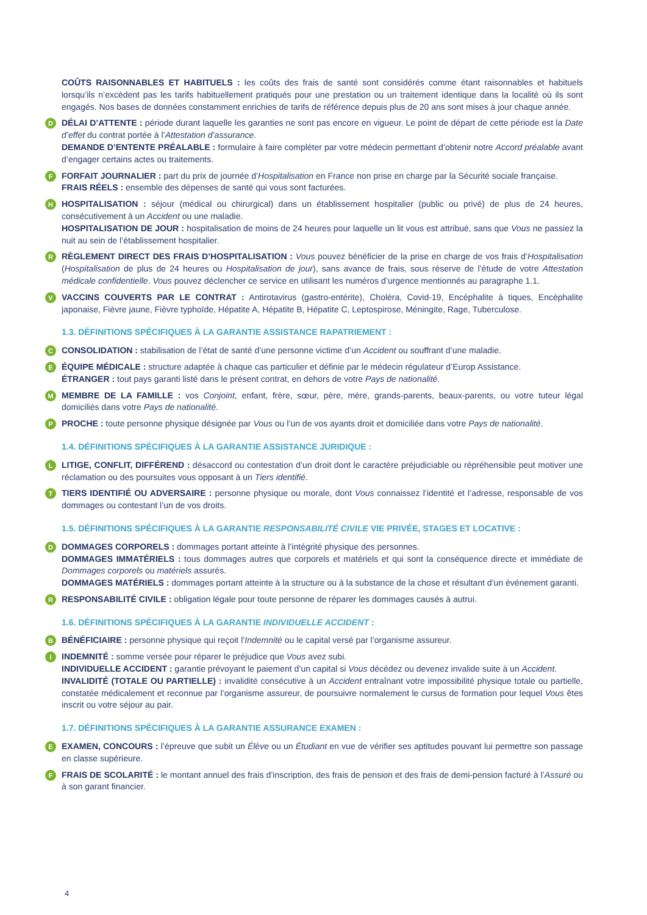COÛTS RAISONNABLES ET HABITUELS : les coûts des frais de santé sont considérés comme étant raisonnables et habituels lorsqu’ils n’excèdent pas les tarifs habituellement pratiqués pour une prestation ou un traitement identique dans la localité où ils sont engagés. Nos bases de données constamment enrichies de tarifs de référence depuis plus de 20 ans sont mises à jour chaque année.
D
DÉLAI D’ATTENTE : période durant laquelle les garanties ne sont pas encore en vigueur. Le point de départ de cette période est la Date d’effet du contrat portée à l’Attestation d’assurance.
DEMANDE D’ENTENTE PRÉALABLE : formulaire à faire compléter par votre médecin permettant d’obtenir notre Accord préalable avant d’engager certains actes ou traitements.
F
FORFAIT JOURNALIER : part du prix de journée d’Hospitalisation en France non prise en charge par la Sécurité sociale française.
FRAIS RÉELS : ensemble des dépenses de santé qui vous sont facturées.
H
HOSPITALISATION : séjour (médical ou chirurgical) dans un établissement hospitalier (public ou privé) de plus de 24 heures, consécutivement à un Accident ou une maladie.
HOSPITALISATION DE JOUR : hospitalisation de moins de 24 heures pour laquelle un lit vous est attribué, sans que Vous ne passiez la nuit au sein de l’établissement hospitalier.
R
RÈGLEMENT DIRECT DES FRAIS D’HOSPITALISATION : Vous pouvez bénéficier de la prise en charge de vos frais d’Hospitalisation (Hospitalisation de plus de 24 heures ou Hospitalisation de jour), sans avance de frais, sous réserve de l’étude de votre Attestation médicale confidentielle. Vous pouvez déclencher ce service en utilisant les numéros d’urgence mentionnés au paragraphe 1.1.
V
VACCINS COUVERTS PAR LE CONTRAT : Antirotavirus (gastro-entérite), Choléra, Covid-19, Encéphalite à tiques, Encéphalite japonaise, Fièvre jaune, Fièvre typhoïde, Hépatite A, Hépatite B, Hépatite C, Leptospirose, Méningite, Rage, Tuberculose.
1.3. DÉFINITIONS SPÉCIFIQUES À LA GARANTIE ASSISTANCE RAPATRIEMENT :
C
CONSOLIDATION : stabilisation de l’état de santé d’une personne victime d’un Accident ou souffrant d’une maladie.
E
ÉQUIPE MÉDICALE : structure adaptée à chaque cas particulier et définie par le médecin régulateur d’Europ Assistance.
ÉTRANGER : tout pays garanti listé dans le présent contrat, en dehors de votre Pays de nationalité.
M
MEMBRE DE LA FAMILLE : vos Conjoint, enfant, frère, sœur, père, mère, grands-parents, beaux-parents, ou votre tuteur légal domiciliés dans votre Pays de nationalité.
P
PROCHE : toute personne physique désignée par Vous ou l’un de vos ayants droit et domiciliée dans votre Pays de nationalité.
1.4. DÉFINITIONS SPÉCIFIQUES À LA GARANTIE ASSISTANCE JURIDIQUE :
L
LITIGE, CONFLIT, DIFFÉREND : désaccord ou contestation d’un droit dont le caractère préjudiciable ou répréhensible peut motiver une réclamation ou des poursuites vous opposant à un Tiers identifié.
T
TIERS IDENTIFIÉ OU ADVERSAIRE : personne physique ou morale, dont Vous connaissez l’identité et l’adresse, responsable de vos dommages ou contestant l’un de vos droits.
1.5. DÉFINITIONS SPÉCIFIQUES À LA GARANTIE RESPONSABILITÉ CIVILE VIE PRIVÉE, STAGES ET LOCATIVE :
D
DOMMAGES CORPORELS : dommages portant atteinte à l’intégrité physique des personnes.
DOMMAGES IMMATÉRIELS : tous dommages autres que corporels et matériels et qui sont la conséquence directe et immédiate de Dommages corporels ou matériels assurés.
DOMMAGES MATÉRIELS : dommages portant atteinte à la structure ou à la substance de la chose et résultant d’un événement garanti.
R
RESPONSABILITÉ CIVILE : obligation légale pour toute personne de réparer les dommages causés à autrui.
1.6. DÉFINITIONS SPÉCIFIQUES À LA GARANTIE INDIVIDUELLE ACCIDENT :
B
BÉNÉFICIAIRE : personne physique qui reçoit l’Indemnité ou le capital versé par l’organisme assureur.
I
INDEMNITÉ : somme versée pour réparer le préjudice que Vous avez subi.
INDIVIDUELLE ACCIDENT : garantie prévoyant le paiement d’un capital si Vous décédez ou devenez invalide suite à un Accident.
INVALIDITÉ (TOTALE OU PARTIELLE) : invalidité consécutive à un Accident entraînant votre impossibilité physique totale ou partielle, constatée médicalement et reconnue par l’organisme assureur, de poursuivre normalement le cursus de formation pour lequel Vous êtes inscrit ou votre séjour au pair.
1.7. DÉFINITIONS SPÉCIFIQUES À LA GARANTIE ASSURANCE EXAMEN :
E
EXAMEN, CONCOURS : l’épreuve que subit un Élève ou un Étudiant en vue de vérifier ses aptitudes pouvant lui permettre son passage en classe supérieure.
F
FRAIS DE SCOLARITÉ : le montant annuel des frais d’inscription, des frais de pension et des frais de demi-pension facturé à l’Assuré ou à son garant financier.
4